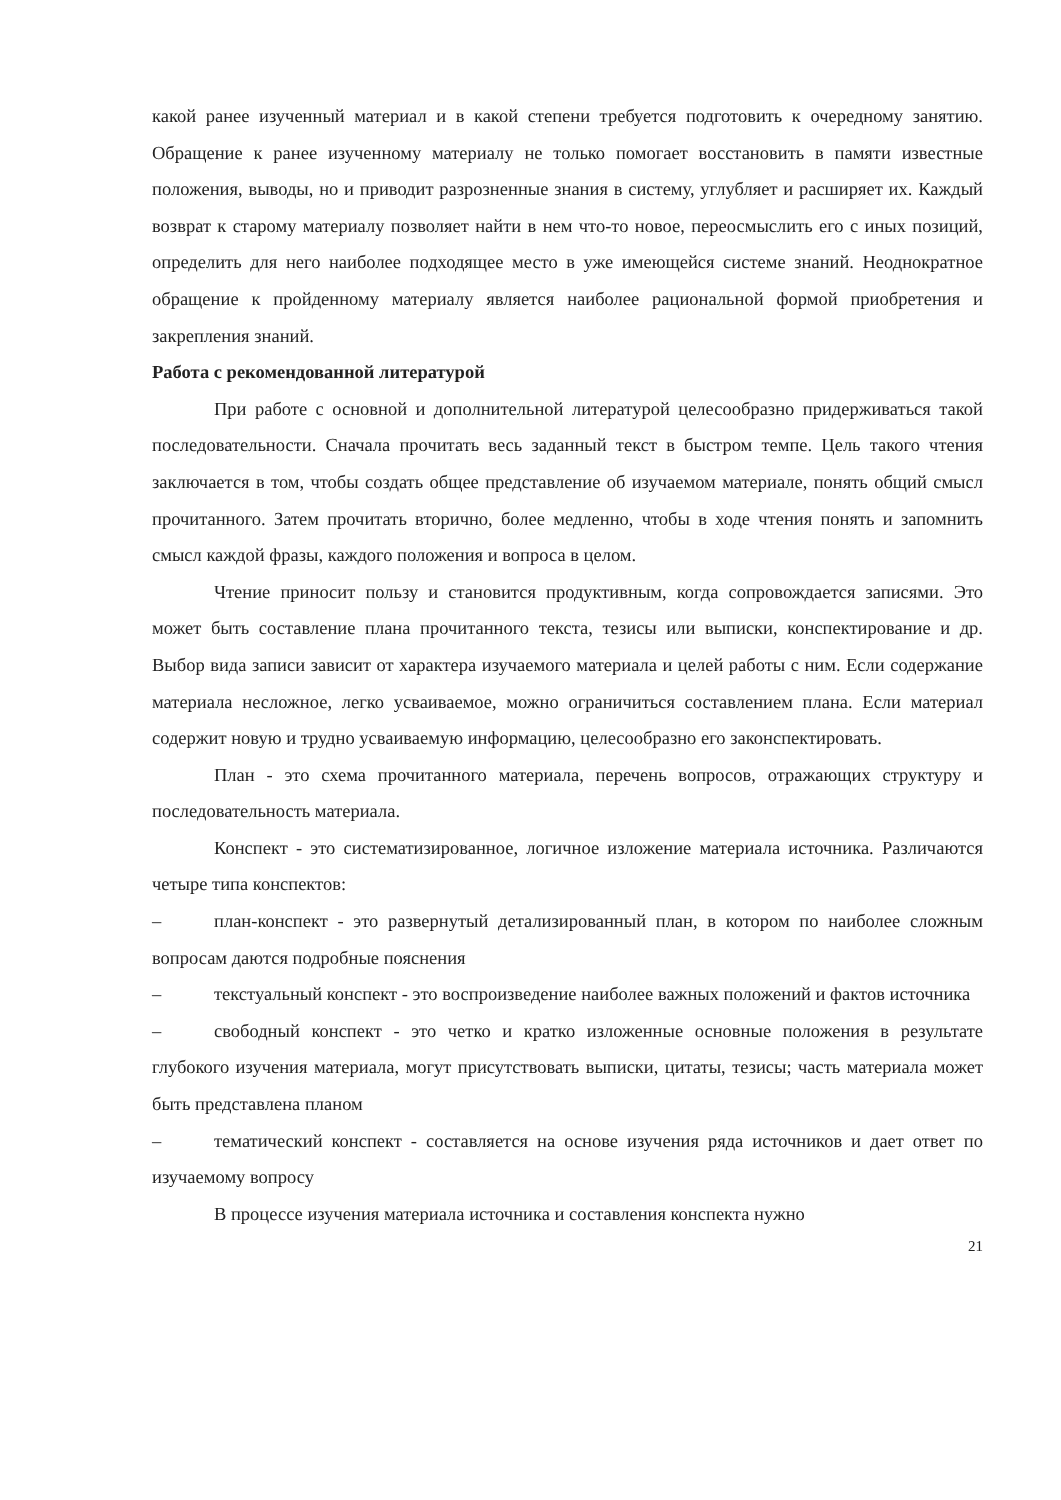какой ранее изученный материал и в какой степени требуется подготовить к очередному занятию. Обращение к ранее изученному материалу не только помогает восстановить в памяти известные положения, выводы, но и приводит разрозненные знания в систему, углубляет и расширяет их. Каждый возврат к старому материалу позволяет найти в нем что-то новое, переосмыслить его с иных позиций, определить для него наиболее подходящее место в уже имеющейся системе знаний. Неоднократное обращение к пройденному материалу является наиболее рациональной формой приобретения и закрепления знаний.
Работа с рекомендованной литературой
При работе с основной и дополнительной литературой целесообразно придерживаться такой последовательности. Сначала прочитать весь заданный текст в быстром темпе. Цель такого чтения заключается в том, чтобы создать общее представление об изучаемом материале, понять общий смысл прочитанного. Затем прочитать вторично, более медленно, чтобы в ходе чтения понять и запомнить смысл каждой фразы, каждого положения и вопроса в целом.
Чтение приносит пользу и становится продуктивным, когда сопровождается записями. Это может быть составление плана прочитанного текста, тезисы или выписки, конспектирование и др. Выбор вида записи зависит от характера изучаемого материала и целей работы с ним. Если содержание материала несложное, легко усваиваемое, можно ограничиться составлением плана. Если материал содержит новую и трудно усваиваемую информацию, целесообразно его законспектировать.
План - это схема прочитанного материала, перечень вопросов, отражающих структуру и последовательность материала.
Конспект - это систематизированное, логичное изложение материала источника. Различаются четыре типа конспектов:
– план-конспект - это развернутый детализированный план, в котором по наиболее сложным вопросам даются подробные пояснения
– текстуальный конспект - это воспроизведение наиболее важных положений и фактов источника
– свободный конспект - это четко и кратко изложенные основные положения в результате глубокого изучения материала, могут присутствовать выписки, цитаты, тезисы; часть материала может быть представлена планом
– тематический конспект - составляется на основе изучения ряда источников и дает ответ по изучаемому вопросу
В процессе изучения материала источника и составления конспекта нужно
21